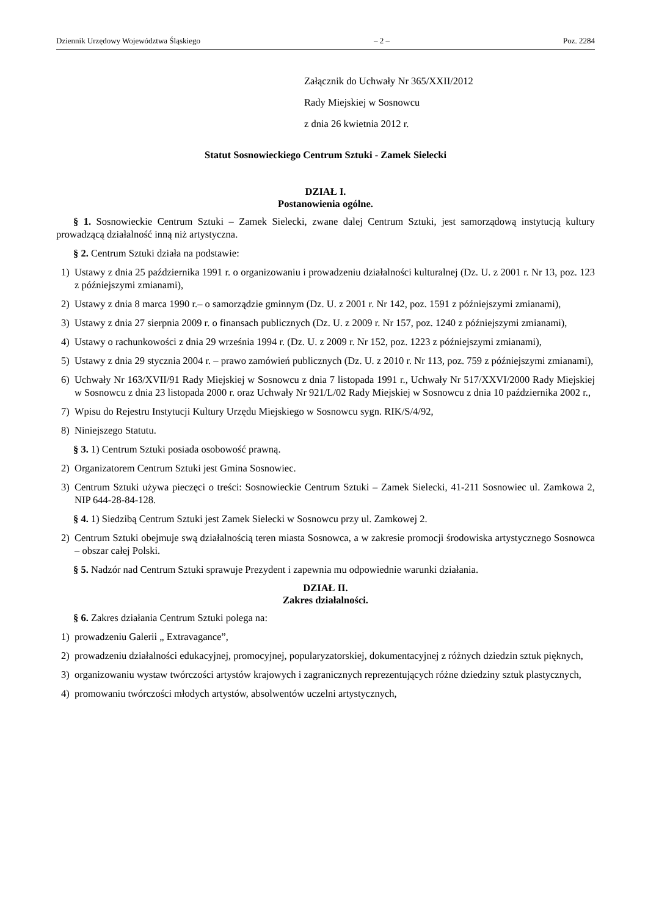Dziennik Urzędowy Województwa Śląskiego – 2 – Poz. 2284
Załącznik do Uchwały Nr 365/XXII/2012
Rady Miejskiej w Sosnowcu
z dnia 26 kwietnia 2012 r.
Statut Sosnowieckiego Centrum Sztuki - Zamek Sielecki
DZIAŁ I.
Postanowienia ogólne.
§ 1. Sosnowieckie Centrum Sztuki – Zamek Sielecki, zwane dalej Centrum Sztuki, jest samorządową instytucją kultury prowadzącą działalność inną niż artystyczna.
§ 2. Centrum Sztuki działa na podstawie:
1) Ustawy z dnia 25 października 1991 r. o organizowaniu i prowadzeniu działalności kulturalnej (Dz. U. z 2001 r. Nr 13, poz. 123 z późniejszymi zmianami),
2) Ustawy z dnia 8 marca 1990 r.– o samorządzie gminnym (Dz. U. z 2001 r. Nr 142, poz. 1591 z późniejszymi zmianami),
3) Ustawy z dnia 27 sierpnia 2009 r. o finansach publicznych (Dz. U. z 2009 r. Nr 157, poz. 1240 z późniejszymi zmianami),
4) Ustawy o rachunkowości z dnia 29 września 1994 r. (Dz. U. z 2009 r. Nr 152, poz. 1223 z późniejszymi zmianami),
5) Ustawy z dnia 29 stycznia 2004 r. – prawo zamówień publicznych (Dz. U. z 2010 r. Nr 113, poz. 759 z późniejszymi zmianami),
6) Uchwały Nr 163/XVII/91 Rady Miejskiej w Sosnowcu z dnia 7 listopada 1991 r., Uchwały Nr 517/XXVI/2000 Rady Miejskiej w Sosnowcu z dnia 23 listopada 2000 r. oraz Uchwały Nr 921/L/02 Rady Miejskiej w Sosnowcu z dnia 10 października 2002 r.,
7) Wpisu do Rejestru Instytucji Kultury Urzędu Miejskiego w Sosnowcu sygn. RIK/S/4/92,
8) Niniejszego Statutu.
§ 3. 1) Centrum Sztuki posiada osobowość prawną.
2) Organizatorem Centrum Sztuki jest Gmina Sosnowiec.
3) Centrum Sztuki używa pieczęci o treści: Sosnowieckie Centrum Sztuki – Zamek Sielecki, 41-211 Sosnowiec ul. Zamkowa 2, NIP 644-28-84-128.
§ 4. 1) Siedzibą Centrum Sztuki jest Zamek Sielecki w Sosnowcu przy ul. Zamkowej 2.
2) Centrum Sztuki obejmuje swą działalnością teren miasta Sosnowca, a w zakresie promocji środowiska artystycznego Sosnowca – obszar całej Polski.
§ 5. Nadzór nad Centrum Sztuki sprawuje Prezydent i zapewnia mu odpowiednie warunki działania.
DZIAŁ II.
Zakres działalności.
§ 6. Zakres działania Centrum Sztuki polega na:
1) prowadzeniu Galerii „ Extravagance”,
2) prowadzeniu działalności edukacyjnej, promocyjnej, popularyzatorskiej, dokumentacyjnej z różnych dziedzin sztuk pięknych,
3) organizowaniu wystaw twórczości artystów krajowych i zagranicznych reprezentujących różne dziedziny sztuk plastycznych,
4) promowaniu twórczości młodych artystów, absolwentów uczelni artystycznych,